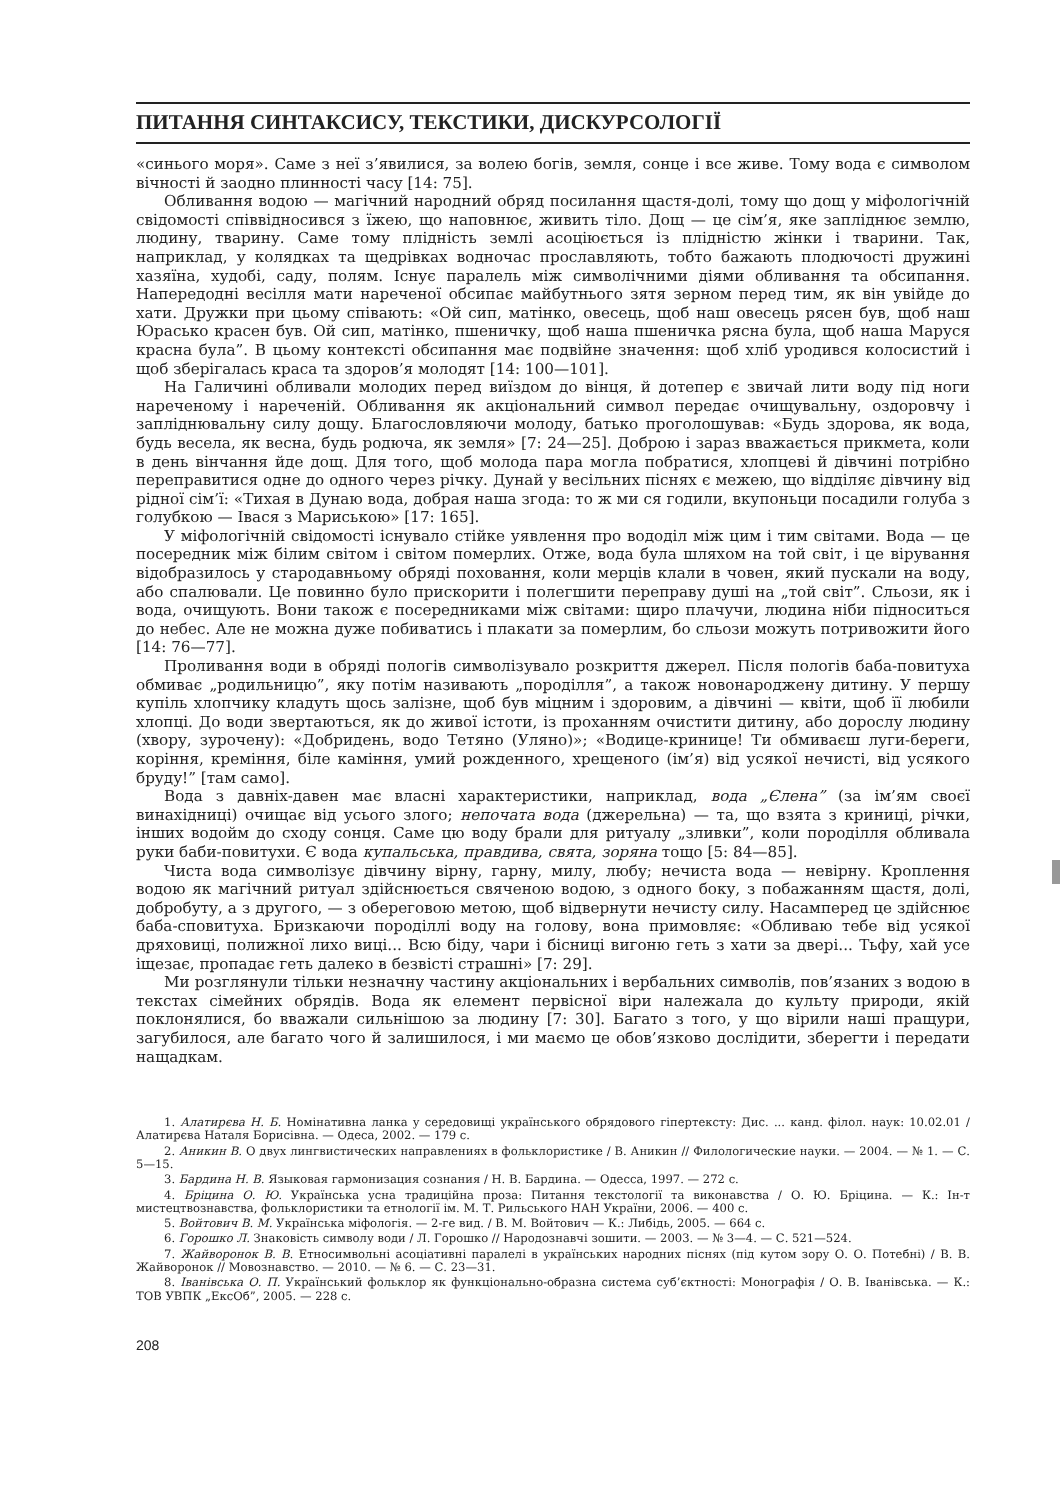ПИТАННЯ СИНТАКСИСУ, ТЕКСТИКИ, ДИСКУРСОЛОГІЇ
«синього моря». Саме з неї з’явилися, за волею богів, земля, сонце і все живе. Тому вода є символом вічності й заодно плинності часу [14: 75].
Обливання водою — магічний народний обряд посилання щастя-долі, тому що дощ у міфологічній свідомості співвідносився з їжею, що наповнює, живить тіло. Дощ — це сім’я, яке запліднює землю, людину, тварину. Саме тому плідність землі асоціюється із плідністю жінки і тварини. Так, наприклад, у колядках та щедрівках водночас прославляють, тобто бажають плодючості дружині хазяїна, худобі, саду, полям. Існує паралель між символічними діями обливання та обсипання. Напередодні весілля мати нареченої обсипає майбутнього зятя зерном перед тим, як він увійде до хати. Дружки при цьому співають: «Ой сип, матінко, овесець, щоб наш овесець рясен був, щоб наш Юрасько красен був. Ой сип, матінко, пшеничку, щоб наша пшеничка рясна була, щоб наша Маруся красна була”. В цьому контексті обсипання має подвійне значення: щоб хліб уродився колосистий і щоб зберігалась краса та здоров’я молодят [14: 100—101].
На Галичині обливали молодих перед виїздом до вінця, й дотепер є звичай лити воду під ноги нареченому і нареченій. Обливання як акціональний символ передає очищувальну, оздоровчу і запліднювальну силу дощу. Благословляючи молоду, батько проголошував: «Будь здорова, як вода, будь весела, як весна, будь родюча, як земля» [7: 24—25]. Доброю і зараз вважається прикмета, коли в день вінчання йде дощ. Для того, щоб молода пара могла побратися, хлопцеві й дівчині потрібно переправитися одне до одного через річку. Дунай у весільних піснях є межею, що відділяє дівчину від рідної сім’ї: «Тихая в Дунаю вода, добрая наша згода: то ж ми ся годили, вкупоньци посадили голуба з голубкою — Івася з Мариською» [17: 165].
У міфологічній свідомості існувало стійке уявлення про вододіл між цим і тим світами. Вода — це посередник між білим світом і світом померлих. Отже, вода була шляхом на той світ, і це вірування відобразилось у стародавньому обряді поховання, коли мерців клали в човен, який пускали на воду, або спалювали. Це повинно було прискорити і полегшити переправу душі на „той світ”. Сльози, як і вода, очищують. Вони також є посередниками між світами: щиро плачучи, людина ніби підноситься до небес. Але не можна дуже побиватись і плакати за померлим, бо сльози можуть потривожити його [14: 76—77].
Проливання води в обряді пологів символізувало розкриття джерел. Після пологів баба-повитуха обмиває „родильницю”, яку потім називають „породілля”, а також новонароджену дитину. У першу купіль хлопчику кладуть щось залізне, щоб був міцним і здоровим, а дівчині — квіти, щоб її любили хлопці. До води звертаються, як до живої істоти, із проханням очистити дитину, або дорослу людину (хвору, зурочену): «Добридень, водо Тетяно (Уляно)»; «Водице-кринице! Ти обмиваєш луги-береги, коріння, креміння, біле каміння, умий рожденного, хрещеного (ім’я) від усякої нечисті, від усякого бруду!” [там само].
Вода з давніх-давен має власні характеристики, наприклад, вода „Єлена” (за ім’ям своєї винахідниці) очищає від усього злого; непочата вода (джерельна) — та, що взята з криниці, річки, інших водойм до сходу сонця. Саме цю воду брали для ритуалу „зливки”, коли породілля обливала руки баби-повитухи. Є вода купальська, правдива, свята, зоряна тощо [5: 84—85].
Чиста вода символізує дівчину вірну, гарну, милу, любу; нечиста вода — невірну. Кроплення водою як магічний ритуал здійснюється свяченою водою, з одного боку, з побажанням щастя, долі, добробуту, а з другого, — з обереговою метою, щоб відвернути нечисту силу. Насамперед це здійснює баба-сповитуха. Бризкаючи породіллі воду на голову, вона примовляє: «Обливаю тебе від усякої дряховиці, полижної лихо виці... Всю біду, чари і бісниці вигоню геть з хати за двері... Тьфу, хай усе іщезає, пропадає геть далеко в безвісті страшні» [7: 29].
Ми розглянули тільки незначну частину акціональних і вербальних символів, пов’язаних з водою в текстах сімейних обрядів. Вода як елемент первісної віри належала до культу природи, якій поклонялися, бо вважали сильнішою за людину [7: 30]. Багато з того, у що вірили наші пращури, загубилося, але багато чого й залишилося, і ми маємо це обов’язково дослідити, зберегти і передати нащадкам.
1. Алатирєва Н. Б. Номінативна ланка у середовищі українського обрядового гіпертексту: Дис. ... канд. філол. наук: 10.02.01 / Алатирєва Наталя Борисівна. — Одеса, 2002. — 179 с.
2. Аникин В. О двух лингвистических направлениях в фольклористике / В. Аникин // Филологические науки. — 2004. — № 1. — С. 5—15.
3. Бардина Н. В. Языковая гармонизация сознания / Н. В. Бардина. — Одесса, 1997. — 272 с.
4. Бріцина О. Ю. Українська усна традиційна проза: Питання текстології та виконавства / О. Ю. Бріцина. — К.: Ін-т мистецтвознавства, фольклористики та етнології ім. М. Т. Рильського НАН України, 2006. — 400 с.
5. Войтович В. М. Українська міфологія. — 2-ге вид. / В. М. Войтович — К.: Либідь, 2005. — 664 с.
6. Горошко Л. Знаковість символу води / Л. Горошко // Народознавчі зошити. — 2003. — № 3—4. — С. 521—524.
7. Жайворонок В. В. Етносимвольні асоціативні паралелі в українських народних піснях (під кутом зору О. О. Потебні) / В. В. Жайворонок // Мовознавство. — 2010. — № 6. — С. 23—31.
8. Іванівська О. П. Український фольклор як функціонально-образна система суб’єктності: Монографія / О. В. Іванівська. — К.: ТОВ УВПК „ЕксОб”, 2005. — 228 с.
208